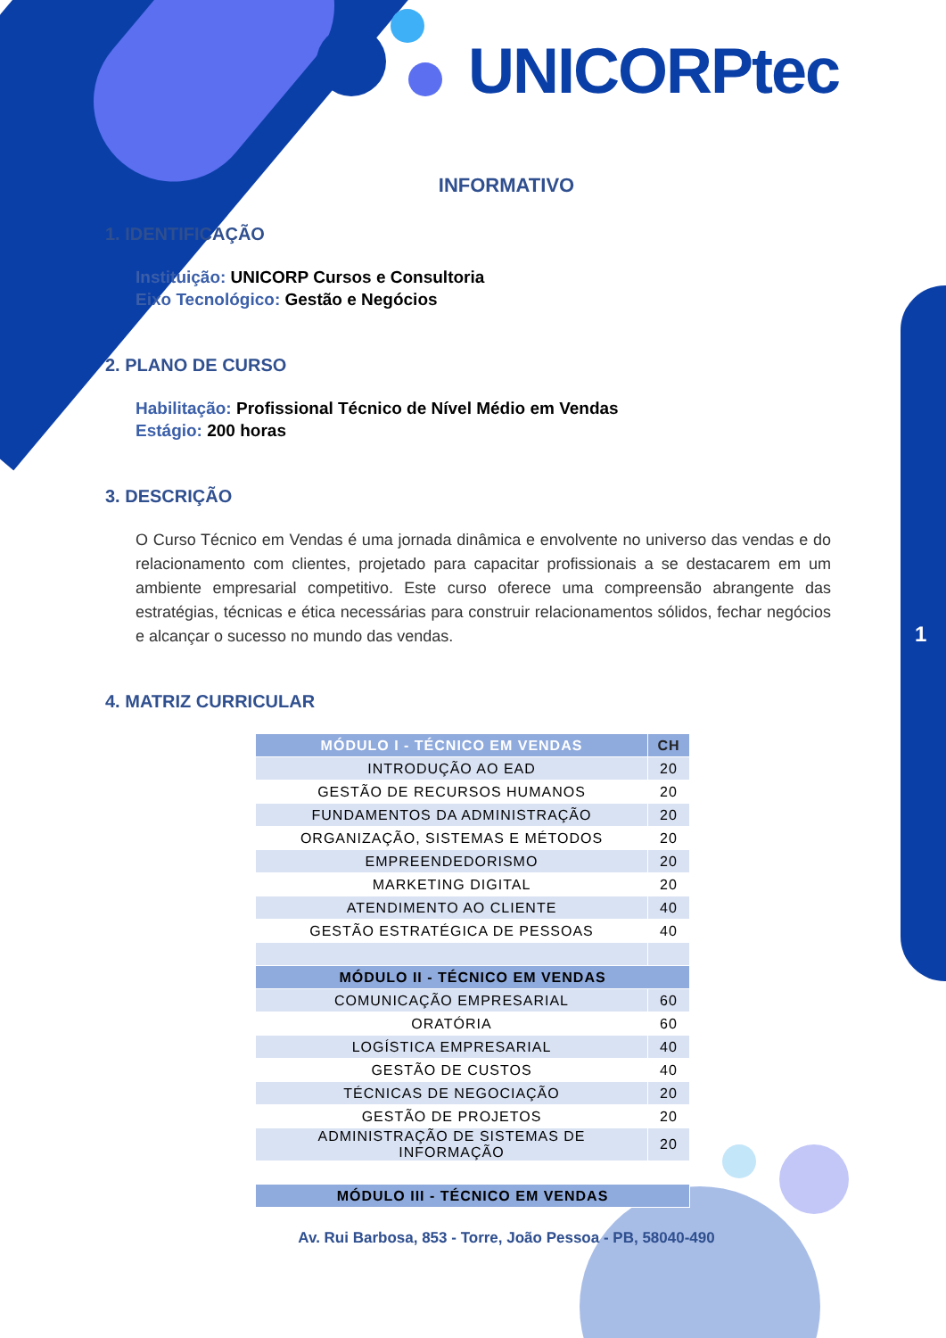UNICORPtec
1
INFORMATIVO
1. IDENTIFICAÇÃO
Instituição: UNICORP Cursos e Consultoria
Eixo Tecnológico: Gestão e Negócios
2. PLANO DE CURSO
Habilitação: Profissional Técnico de Nível Médio em Vendas
Estágio: 200 horas
3. DESCRIÇÃO
O Curso Técnico em Vendas é uma jornada dinâmica e envolvente no universo das vendas e do relacionamento com clientes, projetado para capacitar profissionais a se destacarem em um ambiente empresarial competitivo. Este curso oferece uma compreensão abrangente das estratégias, técnicas e ética necessárias para construir relacionamentos sólidos, fechar negócios e alcançar o sucesso no mundo das vendas.
4. MATRIZ CURRICULAR
| MÓDULO I - TÉCNICO EM VENDAS | CH |
| --- | --- |
| INTRODUÇÃO AO EAD | 20 |
| GESTÃO DE RECURSOS HUMANOS | 20 |
| FUNDAMENTOS DA ADMINISTRAÇÃO | 20 |
| ORGANIZAÇÃO, SISTEMAS E MÉTODOS | 20 |
| EMPREENDEDORISMO | 20 |
| MARKETING DIGITAL | 20 |
| ATENDIMENTO AO CLIENTE | 40 |
| GESTÃO ESTRATÉGICA DE PESSOAS | 40 |
| MÓDULO II - TÉCNICO EM VENDAS | |
| COMUNICAÇÃO EMPRESARIAL | 60 |
| ORATÓRIA | 60 |
| LOGÍSTICA EMPRESARIAL | 40 |
| GESTÃO DE CUSTOS | 40 |
| TÉCNICAS DE NEGOCIAÇÃO | 20 |
| GESTÃO DE PROJETOS | 20 |
| ADMINISTRAÇÃO DE SISTEMAS DE INFORMAÇÃO | 20 |
| MÓDULO III - TÉCNICO EM VENDAS | |
Av. Rui Barbosa, 853 - Torre, João Pessoa - PB, 58040-490